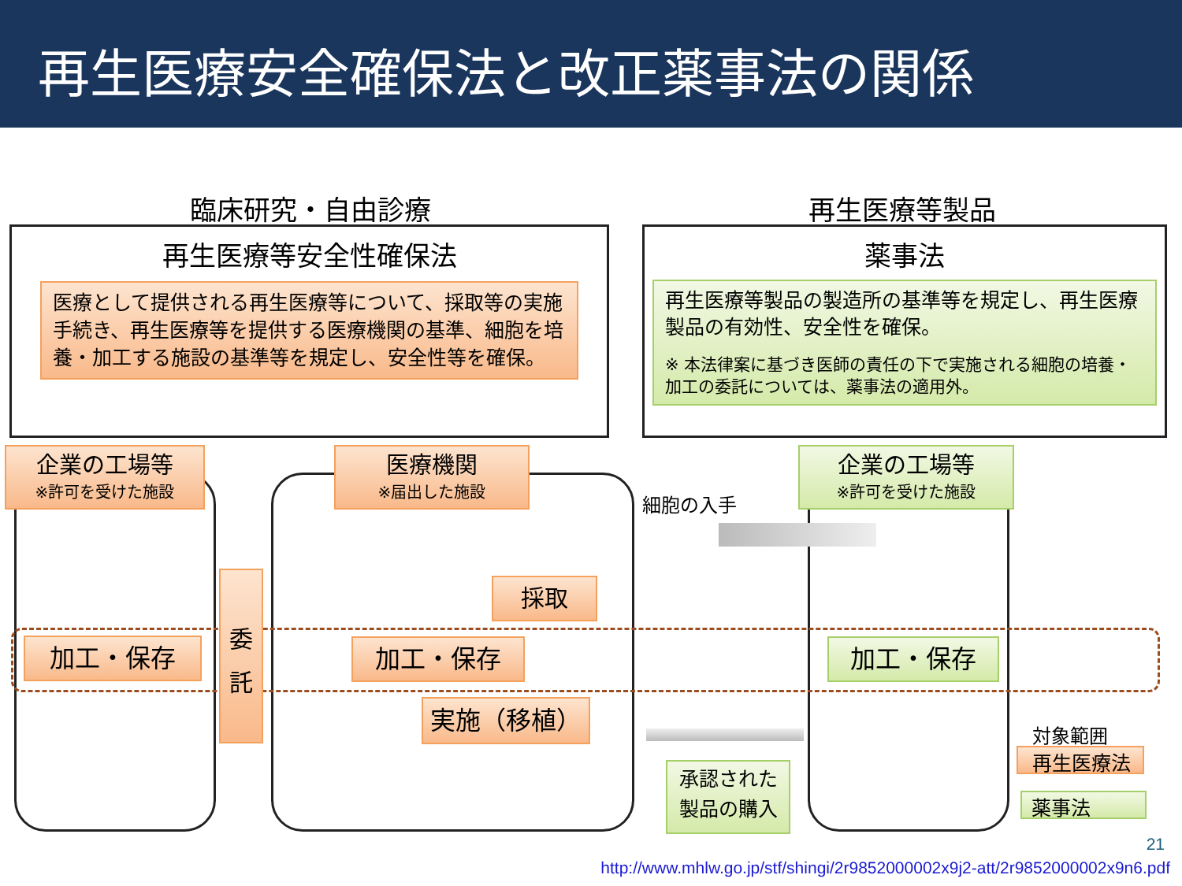再生医療安全確保法と改正薬事法の関係
臨床研究・自由診療
再生医療等安全性確保法
医療として提供される再生医療等について、採取等の実施手続き、再生医療等を提供する医療機関の基準、細胞を培養・加工する施設の基準等を規定し、安全性等を確保。
再生医療等製品
薬事法
再生医療等製品の製造所の基準等を規定し、再生医療製品の有効性、安全性を確保。
※ 本法律案に基づき医師の責任の下で実施される細胞の培養・加工の委託については、薬事法の適用外。
企業の工場等
※許可を受けた施設
医療機関
※届出した施設
企業の工場等
※許可を受けた施設
細胞の入手
採取
委
託
加工・保存 加工・保存 加工・保存
実施（移植）
承認された
製品の購入
対象範囲
再生医療法
薬事法
21
http://www.mhlw.go.jp/stf/shingi/2r9852000002x9j2-att/2r9852000002x9n6.pdf